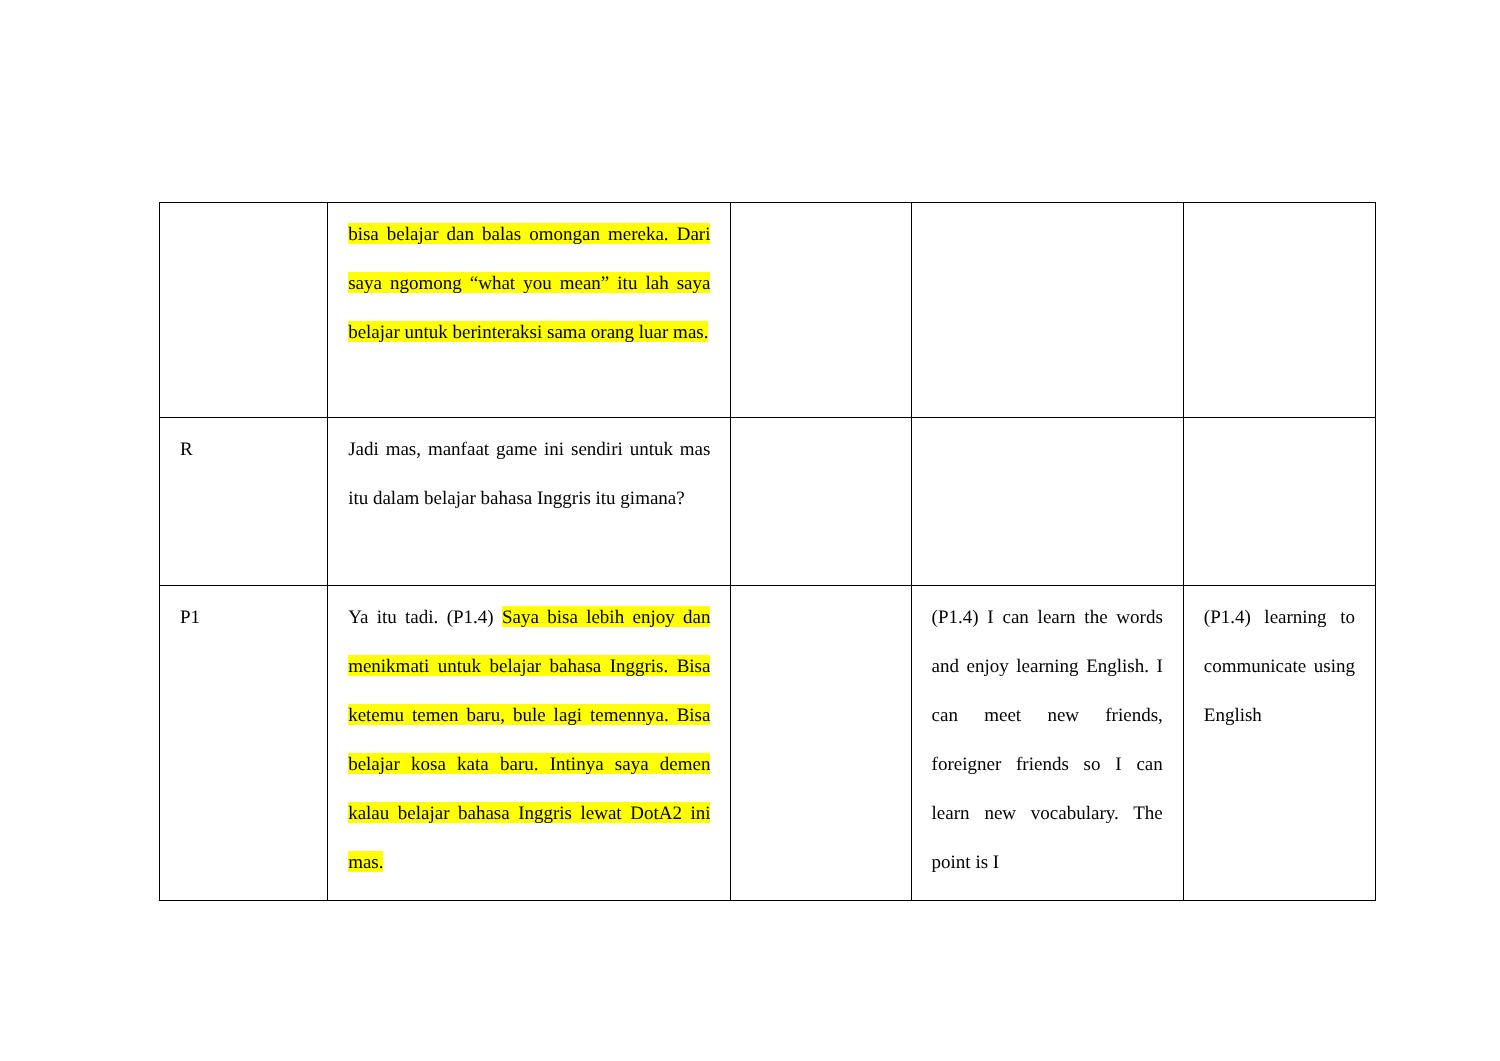| | bisa belajar dan balas omongan mereka. Dari saya ngomong “what you mean” itu lah saya belajar untuk berinteraksi sama orang luar mas. | | | |
| R | Jadi mas, manfaat game ini sendiri untuk mas itu dalam belajar bahasa Inggris itu gimana? | | | |
| P1 | Ya itu tadi. (P1.4) Saya bisa lebih enjoy dan menikmati untuk belajar bahasa Inggris. Bisa ketemu temen baru, bule lagi temennya. Bisa belajar kosa kata baru. Intinya saya demen kalau belajar bahasa Inggris lewat DotA2 ini mas. | | (P1.4) I can learn the words and enjoy learning English. I can meet new friends, foreigner friends so I can learn new vocabulary. The point is I | (P1.4) learning to communicate using English |